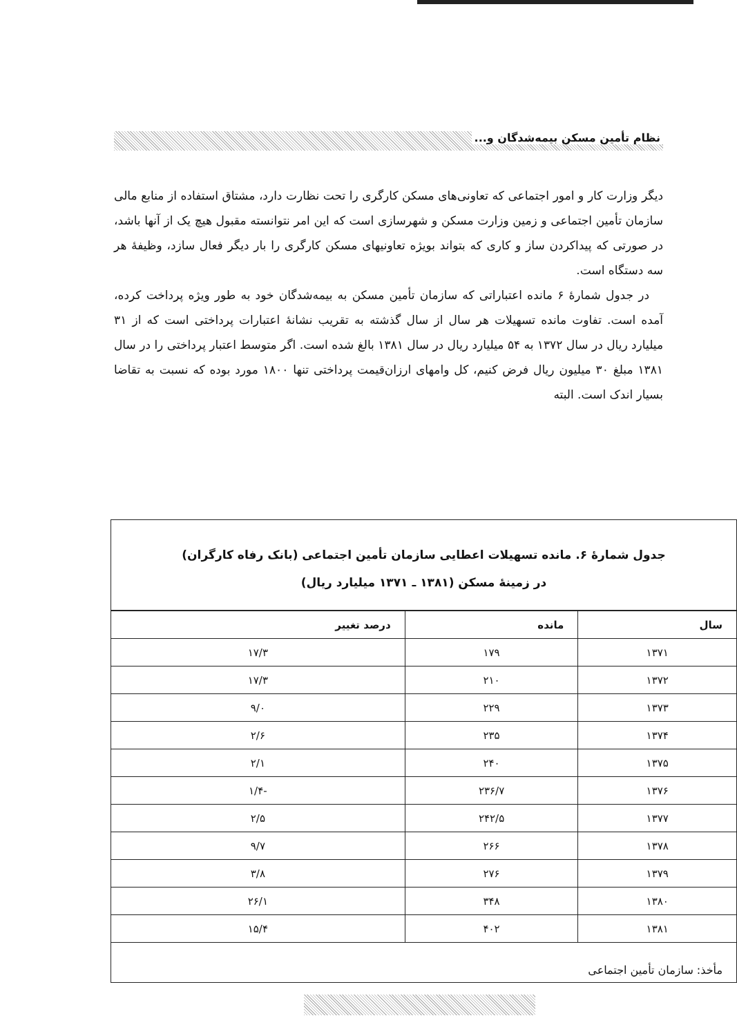نظام تأمین مسکن بیمه‌شدگان و...
دیگر وزارت کار و امور اجتماعی که تعاونی‌های مسکن کارگری را تحت نظارت دارد، مشتاق استفاده از منابع مالی سازمان تأمین اجتماعی و زمین وزارت مسکن و شهرسازی است که این امر نتوانسته مقبول هیچ یک از آنها باشد، در صورتی که پیداکردن ساز و کاری که بتواند بویژه تعاونیهای مسکن کارگری را بار دیگر فعال سازد، وظیفهٔ هر سه دستگاه است.
در جدول شمارهٔ ۶ مانده اعتباراتی که سازمان تأمین مسکن به بیمه‌شدگان خود به طور ویژه پرداخت کرده، آمده است. تفاوت مانده تسهیلات هر سال از سال گذشته به تقریب نشانهٔ اعتبارات پرداختی است که از ۳۱ میلیارد ریال در سال ۱۳۷۲ به ۵۴ میلیارد ریال در سال ۱۳۸۱ بالغ شده است. اگر متوسط اعتبار پرداختی را در سال ۱۳۸۱ مبلغ ۳۰ میلیون ریال فرض کنیم، کل وامهای ارزان‌قیمت پرداختی تنها ۱۸۰۰ مورد بوده که نسبت به تقاضا بسیار اندک است. البته
جدول شمارهٔ ۶. مانده تسهیلات اعطایی سازمان تأمین اجتماعی (بانک رفاه کارگران)
در زمینهٔ مسکن (۱۳۸۱ ـ ۱۳۷۱ میلیارد ریال)
| سال | مانده | درصد تغییر |
| --- | --- | --- |
| ۱۳۷۱ | ۱۷۹ | ۱۷/۳ |
| ۱۳۷۲ | ۲۱۰ | ۱۷/۳ |
| ۱۳۷۳ | ۲۲۹ | ۹/۰ |
| ۱۳۷۴ | ۲۳۵ | ۲/۶ |
| ۱۳۷۵ | ۲۴۰ | ۲/۱ |
| ۱۳۷۶ | ۲۳۶/۷ | -۱/۴ |
| ۱۳۷۷ | ۲۴۲/۵ | ۲/۵ |
| ۱۳۷۸ | ۲۶۶ | ۹/۷ |
| ۱۳۷۹ | ۲۷۶ | ۳/۸ |
| ۱۳۸۰ | ۳۴۸ | ۲۶/۱ |
| ۱۳۸۱ | ۴۰۲ | ۱۵/۴ |
مأخذ: سازمان تأمین اجتماعی